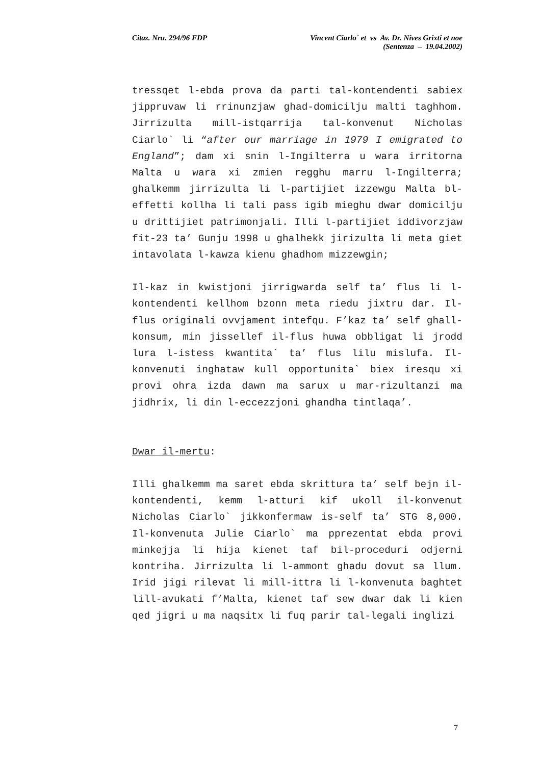Citaz. Nru. 294/96 FDP Vincent Ciarlo` et vs Av. Dr. Nives Grixti et noe
(Sentenza – 19.04.2002)
tressqet l-ebda prova da parti tal-kontendenti sabiex jippruvaw li rrinunzjaw ghad-domicilju malti taghhom. Jirrizulta mill-istqarrija tal-konvenut Nicholas Ciarlo` li “after our marriage in 1979 I emigrated to England”; dam xi snin l-Ingilterra u wara irritorna Malta u wara xi zmien regghu marru l-Ingilterra; ghalkemm jirrizulta li l-partijiet izzewgu Malta bl-effetti kollha li tali pass igib mieghu dwar domicilju u drittijiet patrimonjali. Illi l-partijiet iddivorzjaw fit-23 ta’ Gunju 1998 u ghalhekk jirizulta li meta giet intavolata l-kawza kienu ghadhom mizzewgin;
Il-kaz in kwistjoni jirrigwarda self ta’ flus li l-kontendenti kellhom bzonn meta riedu jixtru dar. Il-flus originali ovvjament intefqu. F’kaz ta’ self ghall-konsum, min jissellef il-flus huwa obbligat li jrodd lura l-istess kwantita` ta’ flus lilu mislufa. Il-konvenuti inghataw kull opportunita` biex iresqu xi provi ohra izda dawn ma sarux u mar-rizultanzi ma jidhrix, li din l-eccezzjoni ghandha tintlaqa’.
Dwar il-mertu:
Illi ghalkemm ma saret ebda skrittura ta’ self bejn il-kontendenti, kemm l-atturi kif ukoll il-konvenut Nicholas Ciarlo` jikkonfermaw is-self ta’ STG 8,000. Il-konvenuta Julie Ciarlo` ma pprezentat ebda provi minkejja li hija kienet taf bil-proceduri odjerni kontriha. Jirrizulta li l-ammont ghadu dovut sa llum. Irid jigi rilevat li mill-ittra li l-konvenuta baghtet lill-avukati f’Malta, kienet taf sew dwar dak li kien qed jigri u ma naqsitx li fuq parir tal-legali inglizi
7